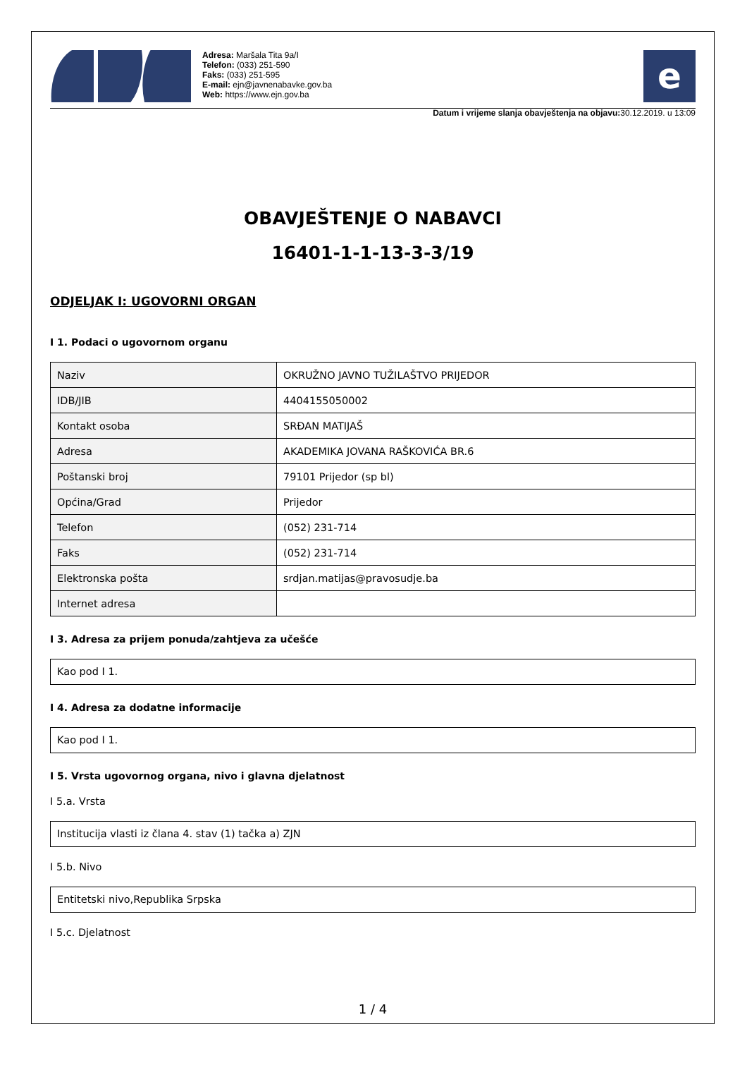Adresa: Maršala Tita 9a/I
Telefon: (033) 251-590
Faks: (033) 251-595
E-mail: ejn@javnenabavke.gov.ba
Web: https://www.ejn.gov.ba
e
Datum i vrijeme slanja obavještenja na objavu: 30.12.2019. u 13:09
OBAVJEŠTENJE O NABAVCI
16401-1-1-13-3-3/19
ODJELJAK I: UGOVORNI ORGAN
I 1. Podaci o ugovornom organu
| Naziv | OKRUŽNO JAVNO TUŽILAŠTVO PRIJEDOR |
| IDB/JIB | 4404155050002 |
| Kontakt osoba | SRĐAN MATIJAŠ |
| Adresa | AKADEMIKA JOVANA RAŠKOVIĆA BR.6 |
| Poštanski broj | 79101 Prijedor (sp bl) |
| Općina/Grad | Prijedor |
| Telefon | (052) 231-714 |
| Faks | (052) 231-714 |
| Elektronska pošta | srdjan.matijas@pravosudje.ba |
| Internet adresa | |
I 3. Adresa za prijem ponuda/zahtjeva za učešće
Kao pod I 1.
I 4. Adresa za dodatne informacije
Kao pod I 1.
I 5. Vrsta ugovornog organa, nivo i glavna djelatnost
I 5.a. Vrsta
Institucija vlasti iz člana 4. stav (1) tačka a) ZJN
I 5.b. Nivo
Entitetski nivo,Republika Srpska
I 5.c. Djelatnost
1 / 4